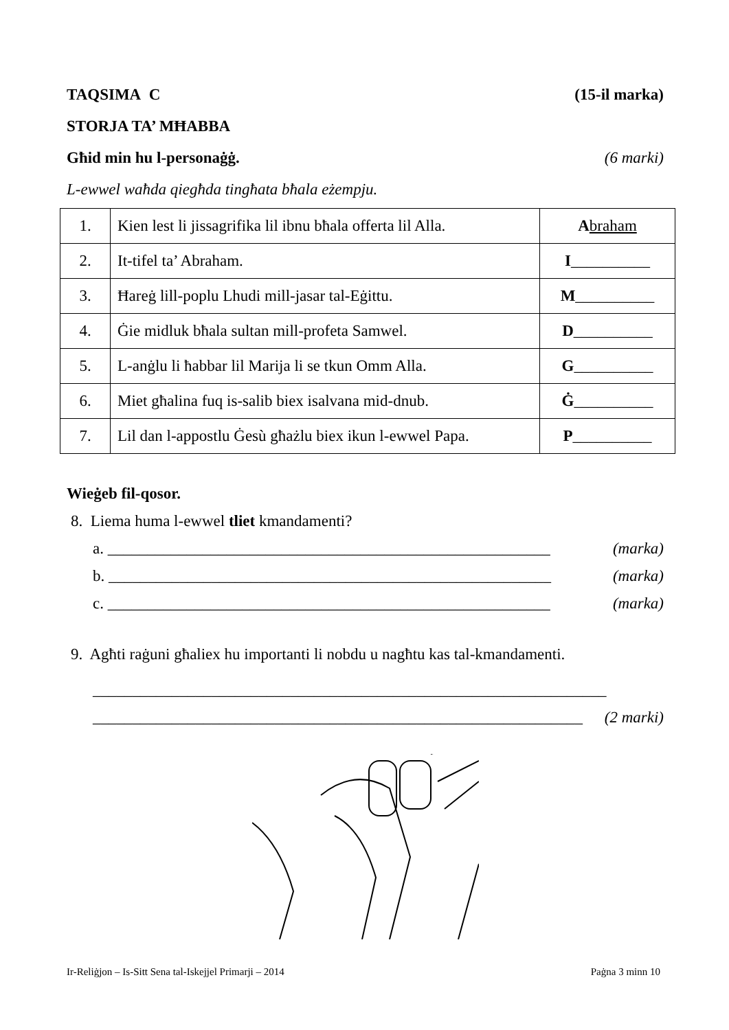TAQSIMA C (15-il marka)
STORJA TA’ MĦABBA
Għid min hu l-personaġġ. (6 marki)
L-ewwel waħda qiegħda tingħata bħala eżempju.
| 1. | Kien lest li jissagrifika lil ibnu bħala offerta lil Alla. | A braham |
| 2. | It-tifel ta’ Abraham. | I __________ |
| 3. | Ħareġ lill-poplu Lhudi mill-jasar tal-Eġittu. | M __________ |
| 4. | Ġie midluk bħala sultan mill-profeta Samwel. | D __________ |
| 5. | L-anġlu li ħabbar lil Marija li se tkun Omm Alla. | G __________ |
| 6. | Miet għalina fuq is-salib biex isalvana mid-dnub. | Ġ __________ |
| 7. | Lil dan l-appostlu Ġesù għażlu biex ikun l-ewwel Papa. | P __________ |
Wieġeb fil-qosor.
8. Liema huma l-ewwel tliet kmandamenti?
a. ________________________________________________________ (marka)
b. ________________________________________________________ (marka)
c. ________________________________________________________ (marka)
9. Agħti raġuni għaliex hu importanti li nobdu u nagħtu kas tal-kmandamenti.
_________________________________________________________________
______________________________________________________________ (2 marki)
Ir-Reliġjon – Is-Sitt Sena tal-Iskejjel Primarji – 2014 Paġna 3 minn 10